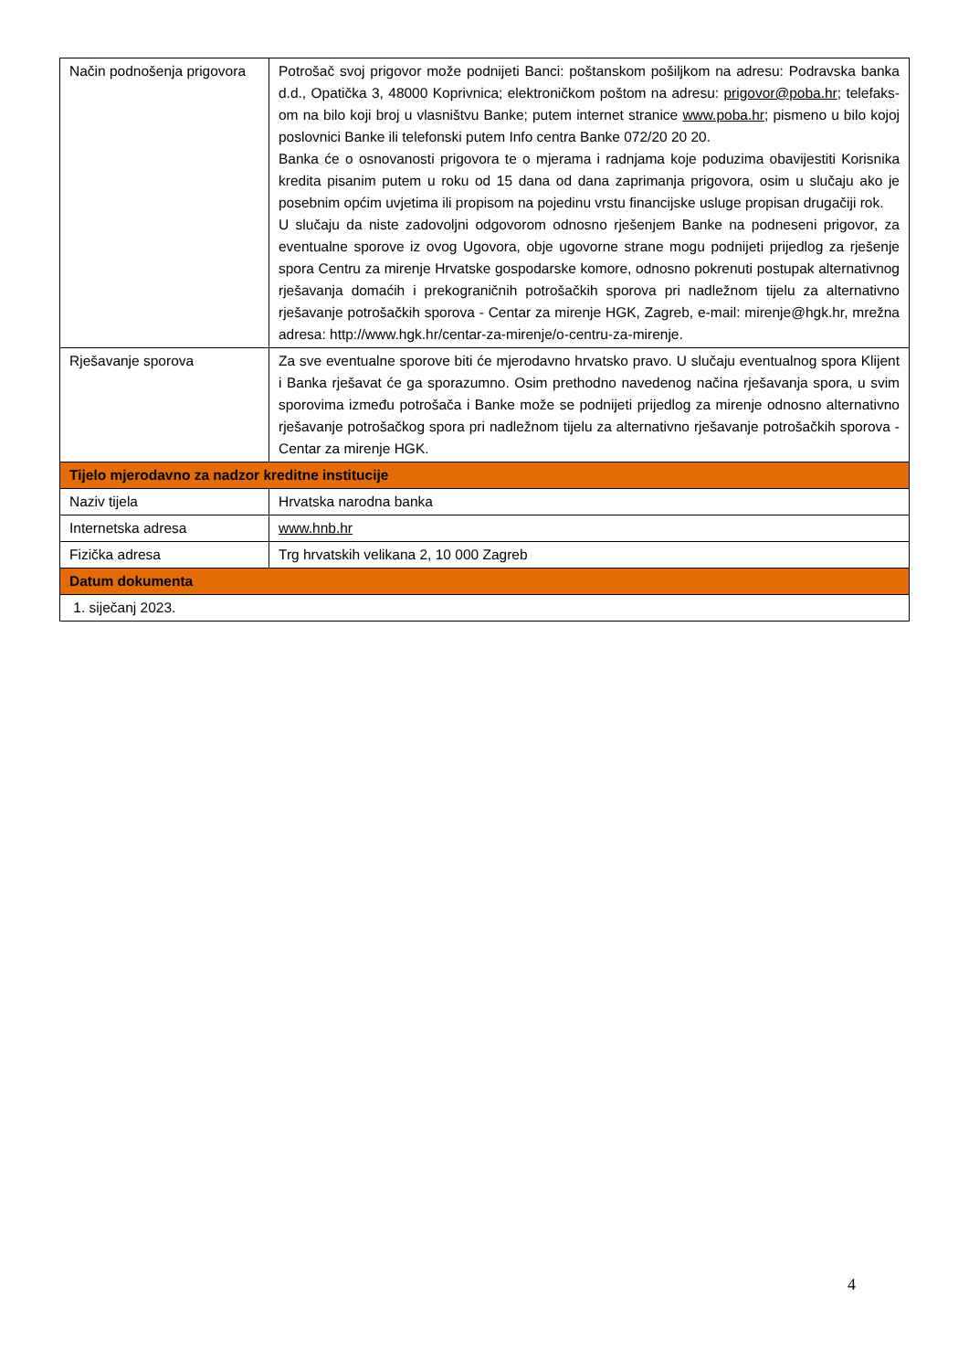| Način podnošenja prigovora | Potrošač svoj prigovor može podnijeti Banci: poštanskom pošiljkom na adresu: Podravska banka d.d., Opatička 3, 48000 Koprivnica; elektroničkom poštom na adresu: prigovor@poba.hr ; telefaks-om na bilo koji broj u vlasništvu Banke; putem internet stranice www.poba.hr ; pismeno u bilo kojoj poslovnici Banke ili telefonski putem Info centra Banke 072/20 20 20. Banka će o osnovanosti prigovora te o mjerama i radnjama koje poduzima obavijestiti Korisnika kredita pisanim putem u roku od 15 dana od dana zaprimanja prigovora, osim u slučaju ako je posebnim općim uvjetima ili propisom na pojedinu vrstu financijske usluge propisan drugačiji rok. U slučaju da niste zadovoljni odgovorom odnosno rješenjem Banke na podneseni prigovor, za eventualne sporove iz ovog Ugovora, obje ugovorne strane mogu podnijeti prijedlog za rješenje spora Centru za mirenje Hrvatske gospodarske komore, odnosno pokrenuti postupak alternativnog rješavanja domaćih i prekograničnih potrošačkih sporova pri nadležnom tijelu za alternativno rješavanje potrošačkih sporova - Centar za mirenje HGK, Zagreb, e-mail: mirenje@hgk.hr, mrežna adresa: http://www.hgk.hr/centar-za-mirenje/o-centru-za-mirenje. |
| Rješavanje sporova | Za sve eventualne sporove biti će mjerodavno hrvatsko pravo. U slučaju eventualnog spora Klijent i Banka rješavat će ga sporazumno. Osim prethodno navedenog načina rješavanja spora, u svim sporovima između potrošača i Banke može se podnijeti prijedlog za mirenje odnosno alternativno rješavanje potrošačkog spora pri nadležnom tijelu za alternativno rješavanje potrošačkih sporova - Centar za mirenje HGK. |
| Tijelo mjerodavno za nadzor kreditne institucije | |
| Naziv tijela | Hrvatska narodna banka |
| Internetska adresa | www.hnb.hr |
| Fizička adresa | Trg hrvatskih velikana 2, 10 000 Zagreb |
| Datum dokumenta | |
| 1. siječanj 2023. | |
4